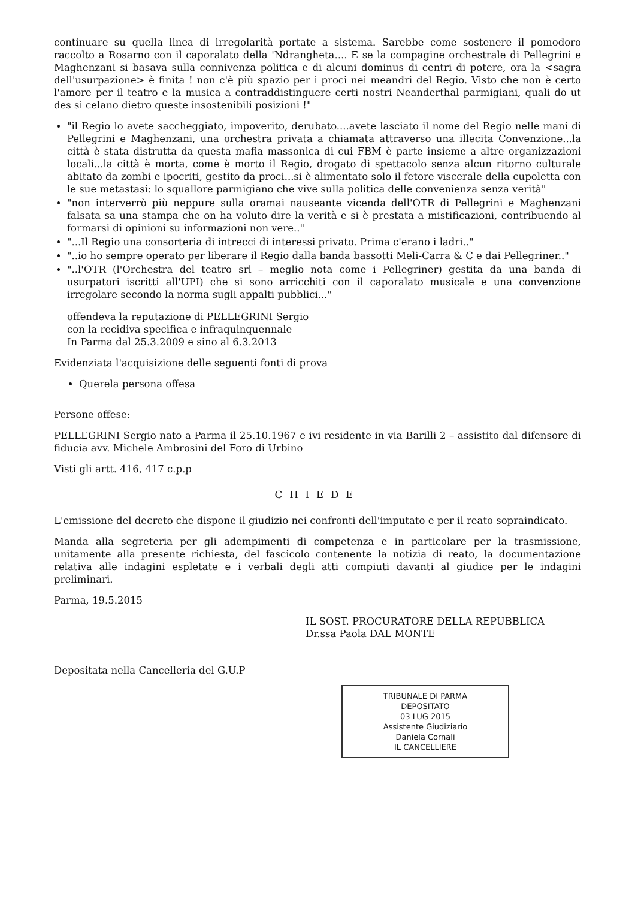continuare su quella linea di irregolarità portate a sistema. Sarebbe come sostenere il pomodoro raccolto a Rosarno con il caporalato della 'Ndrangheta.... E se la compagine orchestrale di Pellegrini e Maghenzani si basava sulla connivenza politica e di alcuni dominus di centri di potere, ora la <sagra dell'usurpazione> è finita ! non c'è più spazio per i proci nei meandri del Regio. Visto che non è certo l'amore per il teatro e la musica a contraddistinguere certi nostri Neanderthal parmigiani, quali do ut des si celano dietro queste insostenibili posizioni !"
"il Regio lo avete saccheggiato, impoverito, derubato....avete lasciato il nome del Regio nelle mani di Pellegrini e Maghenzani, una orchestra privata a chiamata attraverso una illecita Convenzione...la città è stata distrutta da questa mafia massonica di cui FBM è parte insieme a altre organizzazioni locali...la città è morta, come è morto il Regio, drogato di spettacolo senza alcun ritorno culturale abitato da zombi e ipocriti, gestito da proci...si è alimentato solo il fetore viscerale della cupoletta con le sue metastasi: lo squallore parmigiano che vive sulla politica delle convenienza senza verità"
"non interverrò più neppure sulla oramai nauseante vicenda dell'OTR di Pellegrini e Maghenzani falsata sa una stampa che on ha voluto dire la verità e si è prestata a mistificazioni, contribuendo al formarsi di opinioni su informazioni non vere.."
"...Il Regio una consorteria di intrecci di interessi privato. Prima c'erano i ladri.."
"..io ho sempre operato per liberare il Regio dalla banda bassotti Meli-Carra & C e dai Pellegriner.."
"..l'OTR (l'Orchestra del teatro srl – meglio nota come i Pellegriner) gestita da una banda di usurpatori iscritti all'UPI) che si sono arricchiti con il caporalato musicale e una convenzione irregolare secondo la norma sugli appalti pubblici..."
offendeva la reputazione di PELLEGRINI Sergio
con la recidiva specifica e infraquinquennale
In Parma dal 25.3.2009 e sino al 6.3.2013
Evidenziata l'acquisizione delle seguenti fonti di prova
Querela persona offesa
Persone offese:
PELLEGRINI Sergio nato a Parma il 25.10.1967 e ivi residente in via Barilli 2 – assistito dal difensore di fiducia avv. Michele Ambrosini del Foro di Urbino
Visti gli artt. 416, 417 c.p.p
CHIEDE
L'emissione del decreto che dispone il giudizio nei confronti dell'imputato e per il reato sopraindicato.
Manda alla segreteria per gli adempimenti di competenza e in particolare per la trasmissione, unitamente alla presente richiesta, del fascicolo contenente la notizia di reato, la documentazione relativa alle indagini espletate e i verbali degli atti compiuti davanti al giudice per le indagini preliminari.
Parma, 19.5.2015
IL SOST. PROCURATORE DELLA REPUBBLICA
Dr.ssa Paola DAL MONTE
Depositata nella Cancelleria del G.U.P
TRIBUNALE DI PARMA
DEPOSITATO
03 LUG 2015
Assistente Giudiziario
Daniela Cornali
IL CANCELLIERE